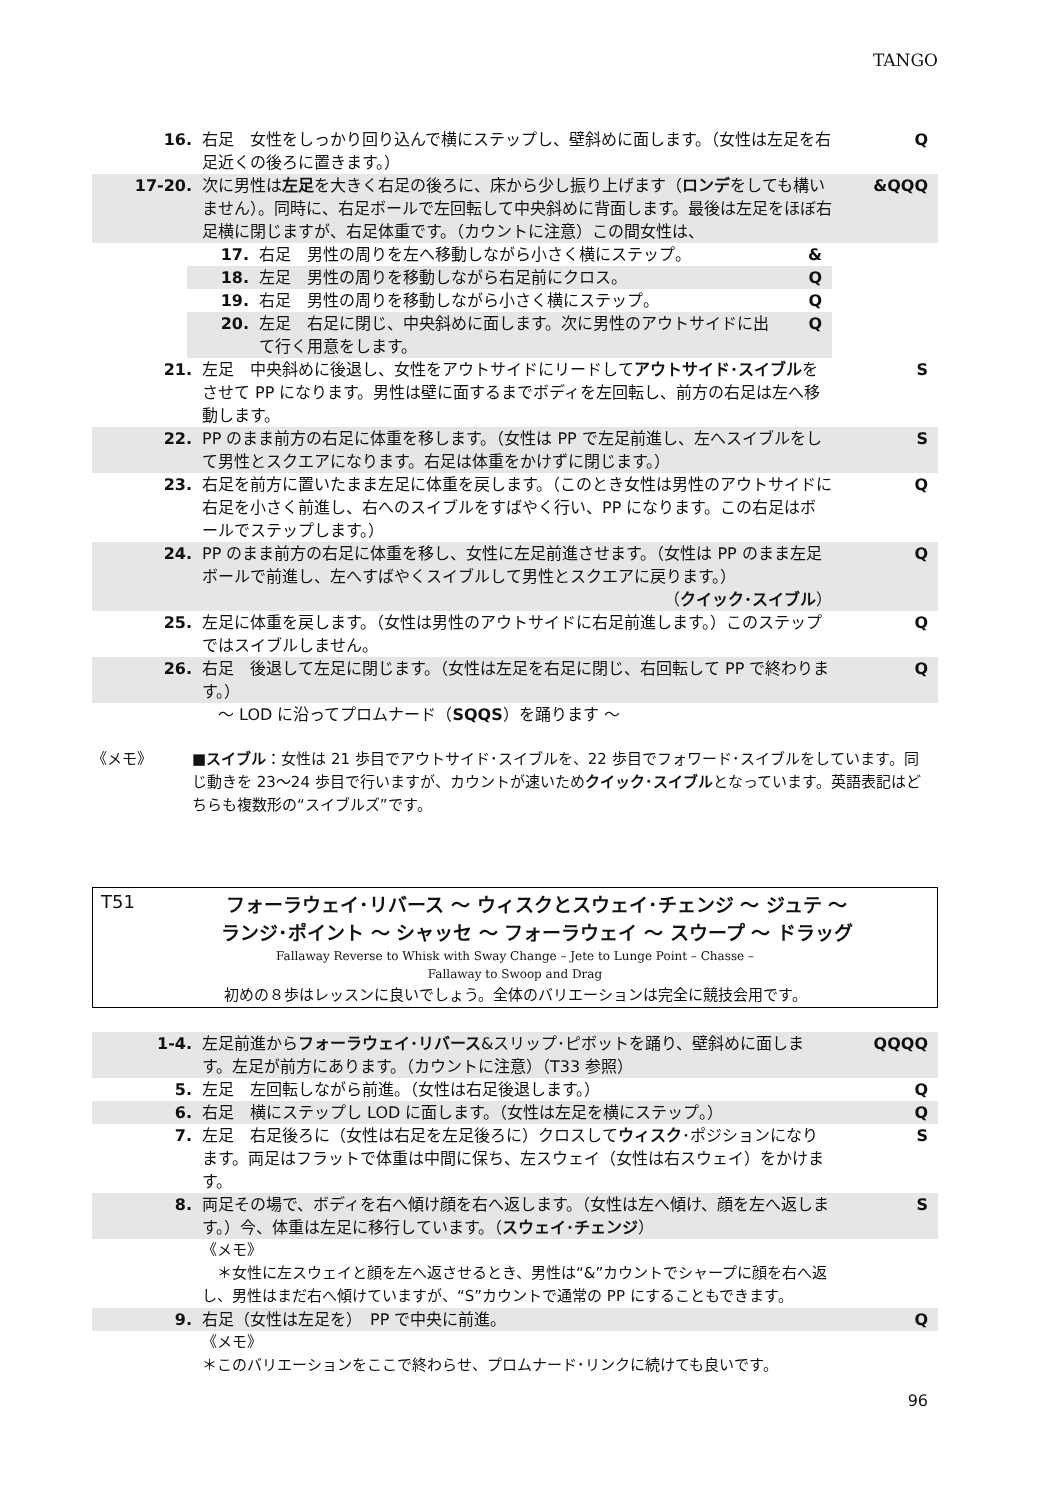TANGO
16. 右足　女性をしっかり回り込んで横にステップし、壁斜めに面します。（女性は左足を右足近くの後ろに置きます。）
Q
17-20. 次に男性は左足を大きく右足の後ろに、床から少し振り上げます（ロンデをしても構いません）。同時に、右足ボールで左回転して中央斜めに背面します。最後は左足をほぼ右足横に閉じますが、右足体重です。（カウントに注意）この間女性は、
&QQQ
17. 右足　男性の周りを左へ移動しながら小さく横にステップ。 &
18. 左足　男性の周りを移動しながら右足前にクロス。 Q
19. 右足　男性の周りを移動しながら小さく横にステップ。 Q
20. 左足　右足に閉じ、中央斜めに面します。次に男性のアウトサイドに出て行く用意をします。
Q
21. 左足　中央斜めに後退し、女性をアウトサイドにリードしてアウトサイド･スイブルをさせて PP になります。男性は壁に面するまでボディを左回転し、前方の右足は左へ移動します。
S
22. PP のまま前方の右足に体重を移します。（女性は PP で左足前進し、左へスイブルをして男性とスクエアになります。右足は体重をかけずに閉じます。）
S
23. 右足を前方に置いたまま左足に体重を戻します。（このとき女性は男性のアウトサイドに右足を小さく前進し、右へのスイブルをすばやく行い、PP になります。この右足はボールでステップします。）
Q
24. PP のまま前方の右足に体重を移し、女性に左足前進させます。（女性は PP のまま左足ボールで前進し、左へすばやくスイブルして男性とスクエアに戻ります。） （クイック･スイブル）
Q
25. 左足に体重を戻します。（女性は男性のアウトサイドに右足前進します。）このステップではスイブルしません。
Q
26. 右足　後退して左足に閉じます。（女性は左足を右足に閉じ、右回転して PP で終わります。）
Q
　～ LOD に沿ってプロムナード（SQQS）を踊ります ～
《メモ》 ■スイブル：女性は 21 歩目でアウトサイド･スイブルを、22 歩目でフォワード･スイブルをしています。同じ動きを 23～24 歩目で行いますが、カウントが速いためクイック･スイブルとなっています。英語表記はどちらも複数形の“スイブルズ”です。
T51
フォーラウェイ･リバース ～ ウィスクとスウェイ･チェンジ ～ ジュテ ～
ランジ･ポイント ～ シャッセ ～ フォーラウェイ ～ スウープ ～ ドラッグ
Fallaway Reverse to Whisk with Sway Change – Jete to Lunge Point – Chasse –
Fallaway to Swoop and Drag
初めの８歩はレッスンに良いでしょう。全体のバリエーションは完全に競技会用です。
1-4. 左足前進からフォーラウェイ･リバース&スリップ･ピボットを踊り、壁斜めに面します。左足が前方にあります。（カウントに注意）（T33 参照）
QQQQ
5. 左足　左回転しながら前進。（女性は右足後退します。） Q
6. 右足　横にステップし LOD に面します。（女性は左足を横にステップ。） Q
7. 左足　右足後ろに（女性は右足を左足後ろに）クロスしてウィスク･ポジションになります。両足はフラットで体重は中間に保ち、左スウェイ（女性は右スウェイ）をかけます。
S
8. 両足その場で、ボディを右へ傾け顔を右へ返します。（女性は左へ傾け、顔を左へ返します。）今、体重は左足に移行しています。（スウェイ･チェンジ）
S
《メモ》
　＊女性に左スウェイと顔を左へ返させるとき、男性は“&”カウントでシャープに顔を右へ返し、男性はまだ右へ傾けていますが、“S”カウントで通常の PP にすることもできます。
9. 右足（女性は左足を）　PP で中央に前進。 Q
《メモ》
＊このバリエーションをここで終わらせ、プロムナード･リンクに続けても良いです。
96